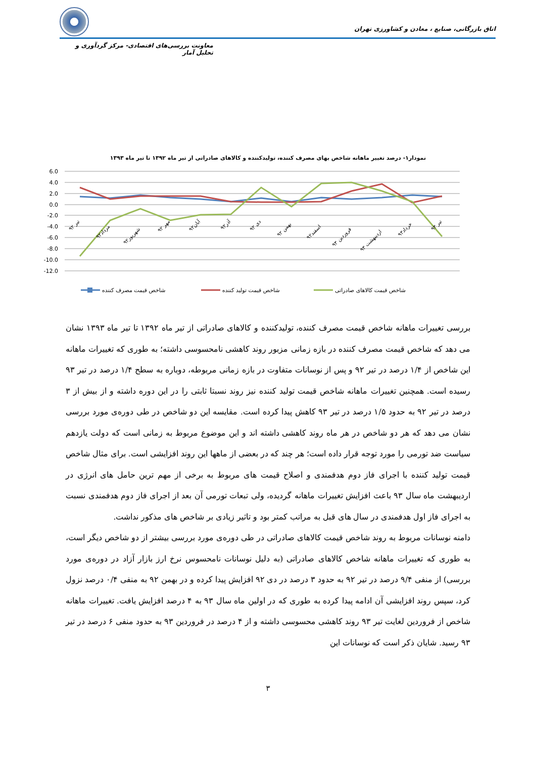اتاق بازرگانی، صنایع ، معادن و کشاورزی تهران
معاونت بررسی‌های اقتصادی- مرکز گردآوری و تحلیل آمار
نمودار۱- درصد تغییر ماهانه شاخص بهای مصرف کننده، تولیدکننده و کالاهای صادراتی از تیر ماه ۱۳۹۲ تا تیر ماه ۱۳۹۳
6.0
4.0
2.0
0.0
-2.0
-4.0
-6.0
-8.0
-10.0
-12.0
تیر ۹۲
مرداد۹۲
شهریور۹۲
مهر ۹۲
آبان۹۲
آذر۹۲
دی ۹۲
بهمن ۹۲
اسفند۹۲
فروردین ۹۳
اردیبهشت ۹۳
خرداد۹۳
تیر ۹۳
شاخص قیمت مصرف کننده
شاخص قیمت تولید کننده
شاخص قیمت کالاهای صادراتی
بررسی تغییرات ماهانه شاخص قیمت مصرف کننده، تولیدکننده و کالاهای صادراتی از تیر ماه ۱۳۹۲ تا تیر ماه ۱۳۹۳ نشان می دهد که شاخص قیمت مصرف کننده در بازه زمانی مزبور روند کاهشی نامحسوسی داشته؛ به طوری که تغییرات ماهانه این شاخص از ۱/۴ درصد در تیر ۹۲ و پس از نوسانات متفاوت در بازه زمانی مربوطه، دوباره به سطح ۱/۴ درصد در تیر ۹۳ رسیده است. همچنین تغییرات ماهانه شاخص قیمت تولید کننده نیز روند نسبتا ثابتی را در این دوره داشته و از بیش از ۳ درصد در تیر ۹۲ به حدود ۱/۵ درصد در تیر ۹۳ کاهش پیدا کرده است. مقایسه این دو شاخص در طی دوره‌ی مورد بررسی نشان می دهد که هر دو شاخص در هر ماه روند کاهشی داشته اند و این موضوع مربوط به زمانی است که دولت یازدهم سیاست ضد تورمی را مورد توجه قرار داده است؛ هر چند که در بعضی از ماهها این روند افزایشی است. برای مثال شاخص قیمت تولید کننده با اجرای فاز دوم هدفمندی و اصلاح قیمت های مربوط به برخی از مهم ترین حامل های انرژی در اردیبهشت ماه سال ۹۳ باعث افزایش تغییرات ماهانه گردیده، ولی تبعات تورمی آن بعد از اجرای فاز دوم هدفمندی نسبت به اجرای فاز اول هدفمندی در سال های قبل به مراتب کمتر بود و تاثیر زیادی بر شاخص های مذکور نداشت.
دامنه نوسانات مربوط به روند شاخص قیمت کالاهای صادراتی در طی دوره‌ی مورد بررسی بیشتر از دو شاخص دیگر است، به طوری که تغییرات ماهانه شاخص کالاهای صادراتی (به دلیل نوسانات نامحسوس نرخ ارز بازار آزاد در دوره‌ی مورد بررسی) از منفی ۹/۴ درصد در تیر ۹۲ به حدود ۳ درصد در دی ۹۲ افزایش پیدا کرده و در بهمن ۹۲ به منفی ۰/۴ درصد نزول کرد، سپس روند افزایشی آن ادامه پیدا کرده به طوری که در اولین ماه سال ۹۳ به ۴ درصد افزایش یافت. تغییرات ماهانه شاخص از فروردین لغایت تیر ۹۳ روند کاهشی محسوسی داشته و از ۴ درصد در فروردین ۹۳ به حدود منفی ۶ درصد در تیر ۹۳ رسید. شایان ذکر است که نوسانات این
۳